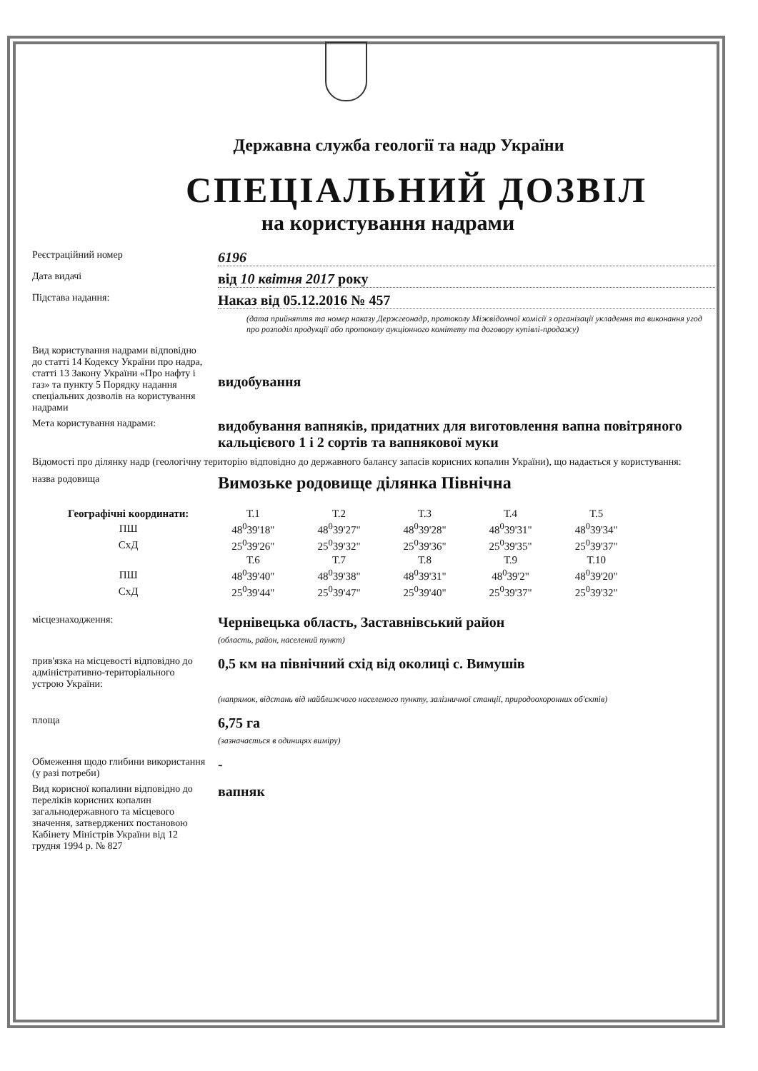Державна служба геології та надр України
СПЕЦІАЛЬНИЙ ДОЗВІЛ
на користування надрами
Реєстраційний номер
6196
Дата видачі
від 10 квітня 2017 року
Підстава надання:
Наказ від 05.12.2016 № 457
(дата прийняття та номер наказу Держгеонадр, протоколу Міжвідомчої комісії з організації укладення та виконання угод про розподіл продукції або протоколу аукціонного комітету та договору купівлі-продажу)
Вид користування надрами відповідно до статті 14 Кодексу України про надра, статті 13 Закону України «Про нафту і газ» та пункту 5 Порядку надання спеціальних дозволів на користування надрами
видобування
Мета користування надрами:
видобування вапняків, придатних для виготовлення вапна повітряного кальцієвого 1 і 2 сортів та вапнякової муки
Відомості про ділянку надр (геологічну територію відповідно до державного балансу запасів корисних копалин України), що надається у користування:
назва родовища
Вимозьке родовище ділянка Північна
| Географічні координати: | Т.1 | Т.2 | Т.3 | Т.4 | Т.5 |
| ПШ | 48<sup>0</sup>39'18" | 48<sup>0</sup>39'27" | 48<sup>0</sup>39'28" | 48<sup>0</sup>39'31" | 48<sup>0</sup>39'34" |
| СхД | 25<sup>0</sup>39'26" | 25<sup>0</sup>39'32" | 25<sup>0</sup>39'36" | 25<sup>0</sup>39'35" | 25<sup>0</sup>39'37" |
| | Т.6 | Т.7 | Т.8 | Т.9 | Т.10 |
| ПШ | 48<sup>0</sup>39'40" | 48<sup>0</sup>39'38" | 48<sup>0</sup>39'31" | 48<sup>0</sup>39'2" | 48<sup>0</sup>39'20" |
| СхД | 25<sup>0</sup>39'44" | 25<sup>0</sup>39'47" | 25<sup>0</sup>39'40" | 25<sup>0</sup>39'37" | 25<sup>0</sup>39'32" |
місцезнаходження:
Чернівецька область, Заставнівський район
(область, район, населений пункт)
прив'язка на місцевості відповідно до адміністративно-територіального устрою України:
0,5 км на північний схід від околиці с. Вимушів
(напрямок, відстань від найближчого населеного пункту, залізничної станції, природоохоронних об'єктів)
площа
6,75 га
(зазначається в одиницях виміру)
Обмеження щодо глибини використання (у разі потреби)
-
Вид корисної копалини відповідно до переліків корисних копалин загальнодержавного та місцевого значення, затверджених постановою Кабінету Міністрів України від 12 грудня 1994 р. № 827
вапняк